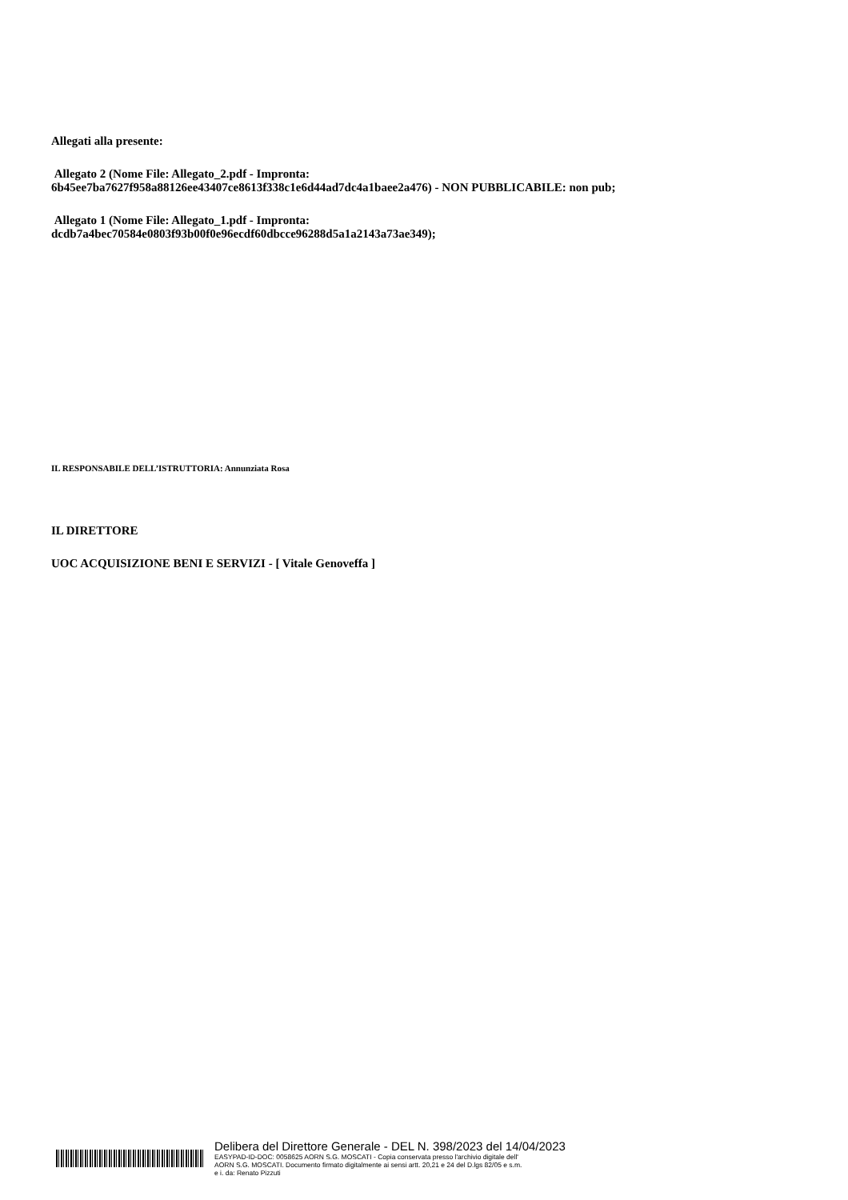Allegati alla presente:
Allegato 2 (Nome File: Allegato_2.pdf - Impronta:
6b45ee7ba7627f958a88126ee43407ce8613f338c1e6d44ad7dc4a1baee2a476) - NON PUBBLICABILE: non pub;
Allegato 1 (Nome File: Allegato_1.pdf - Impronta:
dcdb7a4bec70584e0803f93b00f0e96ecdf60dbcce96288d5a1a2143a73ae349);
IL RESPONSABILE DELL’ISTRUTTORIA: Annunziata Rosa
IL DIRETTORE
UOC ACQUISIZIONE BENI E SERVIZI - [ Vitale Genoveffa ]
Delibera del Direttore Generale - DEL N. 398/2023 del 14/04/2023
EASYPAD-ID-DOC: 0058625 AORN S.G. MOSCATI - Copia conservata presso l'archivio digitale dell'
AORN S.G. MOSCATI. Documento firmato digitalmente ai sensi artt. 20,21 e 24 del D.lgs 82/05 e s.m.
e i. da: Renato Pizzuti